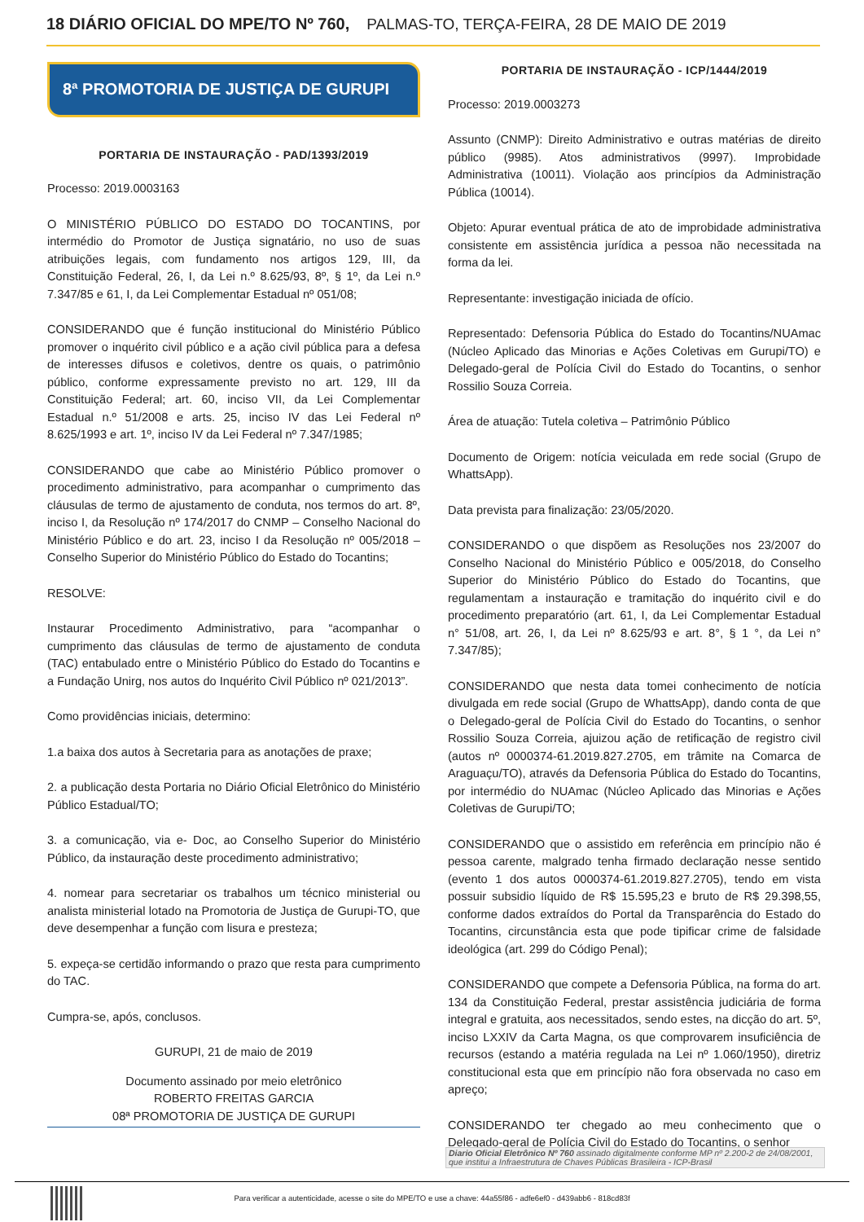18 DIÁRIO OFICIAL DO MPE/TO Nº 760, PALMAS-TO, TERÇA-FEIRA, 28 DE MAIO DE 2019
8ª PROMOTORIA DE JUSTIÇA DE GURUPI
PORTARIA DE INSTAURAÇÃO - PAD/1393/2019
Processo: 2019.0003163
O MINISTÉRIO PÚBLICO DO ESTADO DO TOCANTINS, por intermédio do Promotor de Justiça signatário, no uso de suas atribuições legais, com fundamento nos artigos 129, III, da Constituição Federal, 26, I, da Lei n.º 8.625/93, 8º, § 1º, da Lei n.º 7.347/85 e 61, I, da Lei Complementar Estadual nº 051/08;
CONSIDERANDO que é função institucional do Ministério Público promover o inquérito civil público e a ação civil pública para a defesa de interesses difusos e coletivos, dentre os quais, o patrimônio público, conforme expressamente previsto no art. 129, III da Constituição Federal; art. 60, inciso VII, da Lei Complementar Estadual n.º 51/2008 e arts. 25, inciso IV das Lei Federal nº 8.625/1993 e art. 1º, inciso IV da Lei Federal nº 7.347/1985;
CONSIDERANDO que cabe ao Ministério Público promover o procedimento administrativo, para acompanhar o cumprimento das cláusulas de termo de ajustamento de conduta, nos termos do art. 8º, inciso I, da Resolução nº 174/2017 do CNMP – Conselho Nacional do Ministério Público e do art. 23, inciso I da Resolução nº 005/2018 – Conselho Superior do Ministério Público do Estado do Tocantins;
RESOLVE:
Instaurar Procedimento Administrativo, para “acompanhar o cumprimento das cláusulas de termo de ajustamento de conduta (TAC) entabulado entre o Ministério Público do Estado do Tocantins e a Fundação Unirg, nos autos do Inquérito Civil Público nº 021/2013”.
Como providências iniciais, determino:
1.a baixa dos autos à Secretaria para as anotações de praxe;
2. a publicação desta Portaria no Diário Oficial Eletrônico do Ministério Público Estadual/TO;
3. a comunicação, via e- Doc, ao Conselho Superior do Ministério Público, da instauração deste procedimento administrativo;
4. nomear para secretariar os trabalhos um técnico ministerial ou analista ministerial lotado na Promotoria de Justiça de Gurupi-TO, que deve desempenhar a função com lisura e presteza;
5. expeça-se certidão informando o prazo que resta para cumprimento do TAC.
Cumpra-se, após, conclusos.
GURUPI, 21 de maio de 2019
Documento assinado por meio eletrônico
ROBERTO FREITAS GARCIA
08ª PROMOTORIA DE JUSTIÇA DE GURUPI
PORTARIA DE INSTAURAÇÃO - ICP/1444/2019
Processo: 2019.0003273
Assunto (CNMP): Direito Administrativo e outras matérias de direito público (9985). Atos administrativos (9997). Improbidade Administrativa (10011). Violação aos princípios da Administração Pública (10014).
Objeto: Apurar eventual prática de ato de improbidade administrativa consistente em assistência jurídica a pessoa não necessitada na forma da lei.
Representante: investigação iniciada de ofício.
Representado: Defensoria Pública do Estado do Tocantins/NUAmac (Núcleo Aplicado das Minorias e Ações Coletivas em Gurupi/TO) e Delegado-geral de Polícia Civil do Estado do Tocantins, o senhor Rossilio Souza Correia.
Área de atuação: Tutela coletiva – Patrimônio Público
Documento de Origem: notícia veiculada em rede social (Grupo de WhattsApp).
Data prevista para finalização: 23/05/2020.
CONSIDERANDO o que dispõem as Resoluções nos 23/2007 do Conselho Nacional do Ministério Público e 005/2018, do Conselho Superior do Ministério Público do Estado do Tocantins, que regulamentam a instauração e tramitação do inquérito civil e do procedimento preparatório (art. 61, I, da Lei Complementar Estadual n° 51/08, art. 26, I, da Lei nº 8.625/93 e art. 8°, § 1 °, da Lei n° 7.347/85);
CONSIDERANDO que nesta data tomei conhecimento de notícia divulgada em rede social (Grupo de WhattsApp), dando conta de que o Delegado-geral de Polícia Civil do Estado do Tocantins, o senhor Rossilio Souza Correia, ajuizou ação de retificação de registro civil (autos nº 0000374-61.2019.827.2705, em trâmite na Comarca de Araguaçu/TO), através da Defensoria Pública do Estado do Tocantins, por intermédio do NUAmac (Núcleo Aplicado das Minorias e Ações Coletivas de Gurupi/TO;
CONSIDERANDO que o assistido em referência em princípio não é pessoa carente, malgrado tenha firmado declaração nesse sentido (evento 1 dos autos 0000374-61.2019.827.2705), tendo em vista possuir subsidio líquido de R$ 15.595,23 e bruto de R$ 29.398,55, conforme dados extraídos do Portal da Transparência do Estado do Tocantins, circunstância esta que pode tipificar crime de falsidade ideológica (art. 299 do Código Penal);
CONSIDERANDO que compete a Defensoria Pública, na forma do art. 134 da Constituição Federal, prestar assistência judiciária de forma integral e gratuita, aos necessitados, sendo estes, na dicção do art. 5º, inciso LXXIV da Carta Magna, os que comprovarem insuficiência de recursos (estando a matéria regulada na Lei nº 1.060/1950), diretriz constitucional esta que em princípio não fora observada no caso em apreço;
CONSIDERANDO ter chegado ao meu conhecimento que o Delegado-geral de Polícia Civil do Estado do Tocantins, o senhor
Diario Oficial Eletrônico Nº 760 assinado digitalmente conforme MP nº 2.200-2 de 24/08/2001, que institui a Infraestrutura de Chaves Públicas Brasileira - ICP-Brasil
Para verificar a autenticidade, acesse o site do MPE/TO e use a chave: 44a55f86 - adfe6ef0 - d439abb6 - 818cd83f